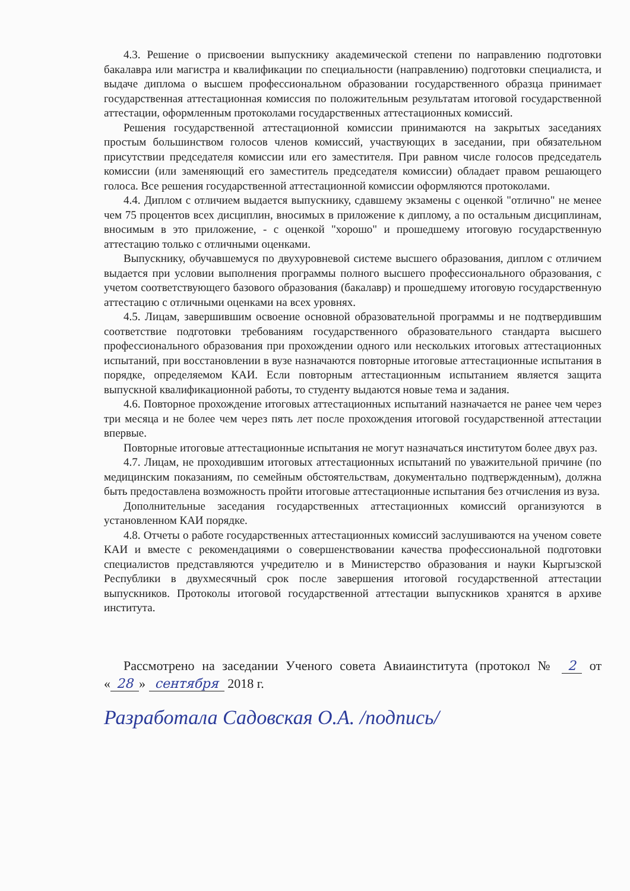4.3. Решение о присвоении выпускнику академической степени по направлению подготовки бакалавра или магистра и квалификации по специальности (направлению) подготовки специалиста, и выдаче диплома о высшем профессиональном образовании государственного образца принимает государственная аттестационная комиссия по положительным результатам итоговой государственной аттестации, оформленным протоколами государственных аттестационных комиссий.
Решения государственной аттестационной комиссии принимаются на закрытых заседаниях простым большинством голосов членов комиссий, участвующих в заседании, при обязательном присутствии председателя комиссии или его заместителя. При равном числе голосов председатель комиссии (или заменяющий его заместитель председателя комиссии) обладает правом решающего голоса. Все решения государственной аттестационной комиссии оформляются протоколами.
4.4. Диплом с отличием выдается выпускнику, сдавшему экзамены с оценкой "отлично" не менее чем 75 процентов всех дисциплин, вносимых в приложение к диплому, а по остальным дисциплинам, вносимым в это приложение, - с оценкой "хорошо" и прошедшему итоговую государственную аттестацию только с отличными оценками.
Выпускнику, обучавшемуся по двухуровневой системе высшего образования, диплом с отличием выдается при условии выполнения программы полного высшего профессионального образования, с учетом соответствующего базового образования (бакалавр) и прошедшему итоговую государственную аттестацию с отличными оценками на всех уровнях.
4.5. Лицам, завершившим освоение основной образовательной программы и не подтвердившим соответствие подготовки требованиям государственного образовательного стандарта высшего профессионального образования при прохождении одного или нескольких итоговых аттестационных испытаний, при восстановлении в вузе назначаются повторные итоговые аттестационные испытания в порядке, определяемом КАИ. Если повторным аттестационным испытанием является защита выпускной квалификационной работы, то студенту выдаются новые тема и задания.
4.6. Повторное прохождение итоговых аттестационных испытаний назначается не ранее чем через три месяца и не более чем через пять лет после прохождения итоговой государственной аттестации впервые.
Повторные итоговые аттестационные испытания не могут назначаться институтом более двух раз.
4.7. Лицам, не проходившим итоговых аттестационных испытаний по уважительной причине (по медицинским показаниям, по семейным обстоятельствам, документально подтвержденным), должна быть предоставлена возможность пройти итоговые аттестационные испытания без отчисления из вуза.
Дополнительные заседания государственных аттестационных комиссий организуются в установленном КАИ порядке.
4.8. Отчеты о работе государственных аттестационных комиссий заслушиваются на ученом совете КАИ и вместе с рекомендациями о совершенствовании качества профессиональной подготовки специалистов представляются учредителю и в Министерство образования и науки Кыргызской Республики в двухмесячный срок после завершения итоговой государственной аттестации выпускников. Протоколы итоговой государственной аттестации выпускников хранятся в архиве института.
Рассмотрено на заседании Ученого совета Авиаинститута (протокол № 2 от « 28 » сентября 2018 г.
Разработала Садовская О.А. /подпись/